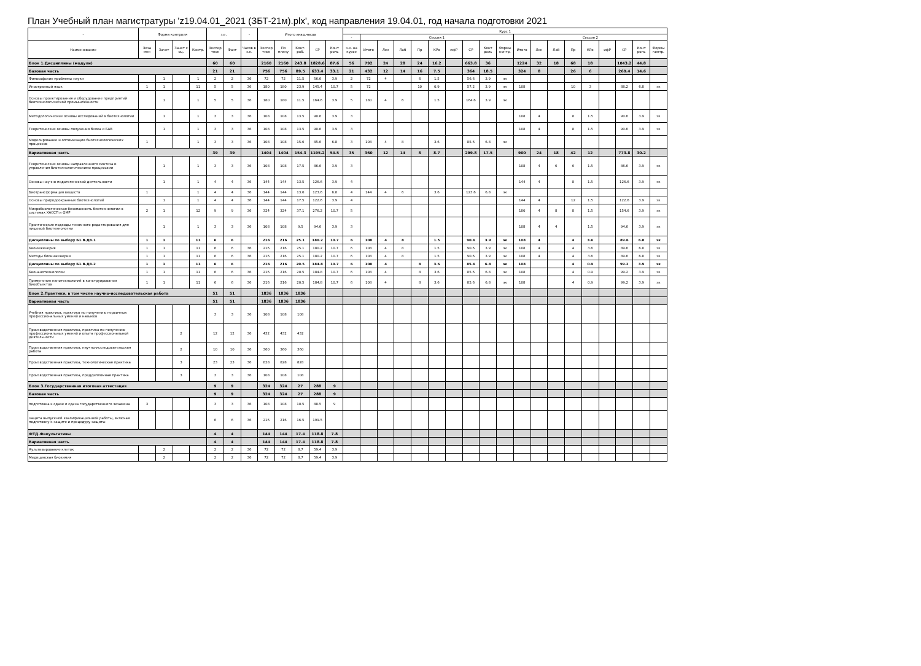План Учебный план магистратуры 'z19.04.01_2021 (ЗБТ-21м).plx', код направления 19.04.01, год начала подготовки 2021
| - | Форма контроля | | | | з.е. | | - | Итого акад.часов | | | | | Курс 1 | | | | | | | | | | | | | | | | | | |
| --- | --- | --- | --- | --- | --- | --- | --- | --- | --- | --- | --- | --- | --- | --- | --- | --- | --- | --- | --- | --- | --- | --- | --- | --- | --- | --- | --- | --- | --- | --- | --- |
| | | | | | | | | | | | | | - | Сессия 1 | | | | | | | | | Сессия 2 | | | | | | | | |
| Наименование | Экза мен | Зачет | Зачет с оц. | Контр. | Экспер тное | Факт | Часов в з.е. | Экспер тное | По плану | Конт. раб. | СР | Конт роль | з.е. на курсе | Итого | Лек | Лаб | Пр | КРо | ифР | СР | Конт роль | Формы контр. | Итого | Лек | Лаб | Пр | КРо | ифР | СР | Конт роль | Формы контр. |
| Блок 1.Дисциплины (модули) | | | | | 60 | 60 | | 2160 | 2160 | 243.8 | 1828.6 | 87.6 | 56 | 792 | 24 | 28 | 24 | 16.2 | | 663.8 | 36 | | 1224 | 32 | 18 | 68 | 18 | | 1043.2 | 44.8 | |
| Базовая часть | | | | | 21 | 21 | | 756 | 756 | 89.5 | 633.4 | 33.1 | 21 | 432 | 12 | 14 | 16 | 7.5 | | 364 | 18.5 | | 324 | 8 | | 26 | 6 | | 269.4 | 14.6 | |
| Философские проблемы науки | | 1 | | 1 | 2 | 2 | 36 | 72 | 72 | 11.5 | 56.6 | 3.9 | 2 | 72 | 4 | | 6 | 1.5 | | 56.6 | 3.9 | эк | | | | | | | | | |
| Иностранный язык | 1 | 1 | | 11 | 5 | 5 | 36 | 180 | 180 | 23.9 | 145.4 | 10.7 | 5 | 72 | | | 10 | 0.9 | | 57.2 | 3.9 | эк | 108 | | | 10 | 3 | | 88.2 | 6.8 | эк |
| Основы проектирования и оборудование предприятий биотехнологической промышленности | | 1 | | 1 | 5 | 5 | 36 | 180 | 180 | 11.5 | 164.6 | 3.9 | 5 | 180 | 4 | 6 | | 1.5 | | 164.6 | 3.9 | эк | | | | | | | | | |
| Методологические основы исследований в биотехнологии | | 1 | | 1 | 3 | 3 | 36 | 108 | 108 | 13.5 | 90.6 | 3.9 | 3 | | | | | | | | | | 108 | 4 | | 8 | 1.5 | | 90.6 | 3.9 | эк |
| Теоретические основы получения белка и БАВ | | 1 | | 1 | 3 | 3 | 36 | 108 | 108 | 13.5 | 90.6 | 3.9 | 3 | | | | | | | | | | 108 | 4 | | 8 | 1.5 | | 90.6 | 3.9 | эк |
| Моделирование и оптимизация биотехнологических процессов | 1 | | | 1 | 3 | 3 | 36 | 108 | 108 | 15.6 | 85.6 | 6.8 | 3 | 108 | 4 | 8 | | 3.6 | | 85.6 | 6.8 | эк | | | | | | | | | |
| Вариативная часть | | | | | 39 | 39 | | 1404 | 1404 | 154.3 | 1195.2 | 54.5 | 35 | 360 | 12 | 14 | 8 | 8.7 | | 299.8 | 17.5 | | 900 | 24 | 18 | 42 | 12 | | 773.8 | 30.2 | |
| Теоретические основы направленного синтеза и управления биотехнологическими процессами | | 1 | | 1 | 3 | 3 | 36 | 108 | 108 | 17.5 | 86.6 | 3.9 | 3 | | | | | | | | | | 108 | 4 | 6 | 6 | 1.5 | | 86.6 | 3.9 | эк |
| Основы научно-педагогической деятельности | | 1 | | 1 | 4 | 4 | 36 | 144 | 144 | 13.5 | 126.6 | 3.9 | 4 | | | | | | | | | | 144 | 4 | | 8 | 1.5 | | 126.6 | 3.9 | эк |
| Биотрансформация веществ | 1 | | | 1 | 4 | 4 | 36 | 144 | 144 | 13.6 | 123.6 | 6.8 | 4 | 144 | 4 | 6 | | 3.6 | | 123.6 | 6.8 | эк | | | | | | | | | |
| Основы природоохранных биотехнологий | | 1 | | 1 | 4 | 4 | 36 | 144 | 144 | 17.5 | 122.6 | 3.9 | 4 | | | | | | | | | | 144 | 4 | | 12 | 1.5 | | 122.6 | 3.9 | эк |
| Микробиологическая безопасность биотехнологии в системах ХАССП и GMP | 2 | 1 | | 12 | 9 | 9 | 36 | 324 | 324 | 37.1 | 276.2 | 10.7 | 5 | | | | | | | | | | 180 | 4 | 8 | 8 | 1.5 | | 154.6 | 3.9 | эк |
| Практические подходы геномного редактирования для пищевой биотехнологии | | 1 | | 1 | 3 | 3 | 36 | 108 | 108 | 9.5 | 94.6 | 3.9 | 3 | | | | | | | | | | 108 | 4 | 4 | | 1.5 | | 94.6 | 3.9 | эк |
| Дисциплины по выбору Б1.В.ДВ.1 | 1 | 1 | | 11 | 6 | 6 | | 216 | 216 | 25.1 | 180.2 | 10.7 | 6 | 108 | 4 | 8 | | 1.5 | | 90.6 | 3.9 | эк | 108 | 4 | | 4 | 3.6 | | 89.6 | 6.8 | эк |
| Биоинженерия | 1 | 1 | | 11 | 6 | 6 | 36 | 216 | 216 | 25.1 | 180.2 | 10.7 | 6 | 108 | 4 | 8 | | 1.5 | | 90.6 | 3.9 | эк | 108 | 4 | | 4 | 3.6 | | 89.6 | 6.8 | эк |
| Методы биоинженерии | 1 | 1 | | 11 | 6 | 6 | 36 | 216 | 216 | 25.1 | 180.2 | 10.7 | 6 | 108 | 4 | 8 | | 1.5 | | 90.6 | 3.9 | эк | 108 | 4 | | 4 | 3.6 | | 89.6 | 6.8 | эк |
| Дисциплины по выбору Б1.В.ДВ.2 | 1 | 1 | | 11 | 6 | 6 | | 216 | 216 | 20.5 | 184.8 | 10.7 | 6 | 108 | 4 | | 8 | 3.6 | | 85.6 | 6.8 | эк | 108 | | | 4 | 0.9 | | 99.2 | 3.9 | эк |
| Бионанотехнологии | 1 | 1 | | 11 | 6 | 6 | 36 | 216 | 216 | 20.5 | 184.8 | 10.7 | 6 | 108 | 4 | | 8 | 3.6 | | 85.6 | 6.8 | эк | 108 | | | 4 | 0.9 | | 99.2 | 3.9 | эк |
| Применение нанотехнологий в конструировании биообъектов | 1 | 1 | | 11 | 6 | 6 | 36 | 216 | 216 | 20.5 | 184.8 | 10.7 | 6 | 108 | 4 | | 8 | 3.6 | | 85.6 | 6.8 | эк | 108 | | | 4 | 0.9 | | 99.2 | 3.9 | эк |
| Блок 2.Практики, в том числе научно-исследовательская работа | | | | | 51 | 51 | | 1836 | 1836 | 1836 | | | | | | | | | | | | | | | | | | | | | |
| Вариативная часть | | | | | 51 | 51 | | 1836 | 1836 | 1836 | | | | | | | | | | | | | | | | | | | | | |
| Учебная практика, практика по получению первичных профессиональных умений и навыков | | | | | 3 | 3 | 36 | 108 | 108 | 108 | | | | | | | | | | | | | | | | | | | | | |
| Производственная практика, практика по получению профессиональных умений и опыта профессиональной деятельности | | | 2 | | 12 | 12 | 36 | 432 | 432 | 432 | | | | | | | | | | | | | | | | | | | | | |
| Производственная практика, научно-исследовательская работа | | | 2 | | 10 | 10 | 36 | 360 | 360 | 360 | | | | | | | | | | | | | | | | | | | | | |
| Производственная практика, технологическая практика | | | 3 | | 23 | 23 | 36 | 828 | 828 | 828 | | | | | | | | | | | | | | | | | | | | | |
| Производственная практика, преддипломная практика | | | 3 | | 3 | 3 | 36 | 108 | 108 | 108 | | | | | | | | | | | | | | | | | | | | | |
| Блок 3.Государственная итоговая аттестация | | | | | 9 | 9 | | 324 | 324 | 27 | 288 | 9 | | | | | | | | | | | | | | | | | | | |
| Базовая часть | | | | | 9 | 9 | | 324 | 324 | 27 | 288 | 9 | | | | | | | | | | | | | | | | | | | |
| подготовка к сдаче и сдача государственного экзамена | 3 | | | | 3 | 3 | 36 | 108 | 108 | 10.5 | 88.5 | 9 | | | | | | | | | | | | | | | | | | | |
| защита выпускной квалификационной работы, включая подготовку к защите и процедуру защиты | | | | | 6 | 6 | 36 | 216 | 216 | 16.5 | 199.5 | | | | | | | | | | | | | | | | | | | | |
| ФТД.Факультативы | | | | | 4 | 4 | | 144 | 144 | 17.4 | 118.8 | 7.8 | | | | | | | | | | | | | | | | | | | |
| Вариативная часть | | | | | 4 | 4 | | 144 | 144 | 17.4 | 118.8 | 7.8 | | | | | | | | | | | | | | | | | | | |
| Культивирование клеток | | 2 | | | 2 | 2 | 36 | 72 | 72 | 8.7 | 59.4 | 3.9 | | | | | | | | | | | | | | | | | | | |
| Медицинская биохимия | | 2 | | | 2 | 2 | 36 | 72 | 72 | 8.7 | 59.4 | 3.9 | | | | | | | | | | | | | | | | | | | |